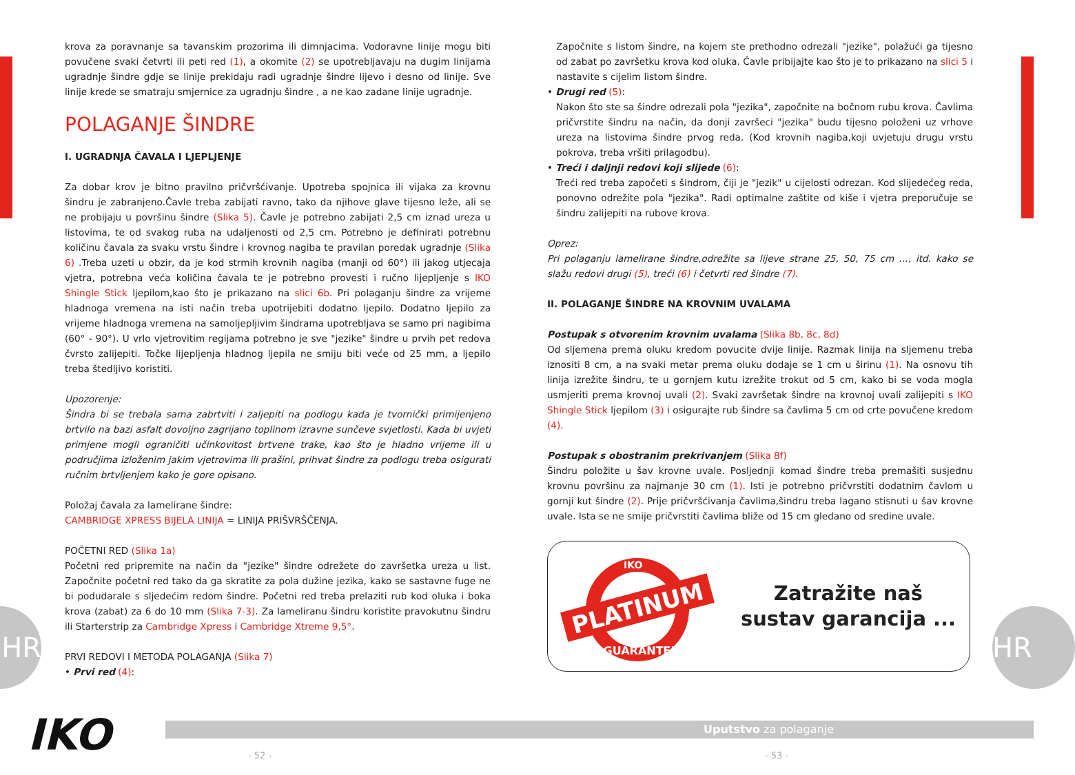krova za poravnanje sa tavanskim prozorima ili dimnjacima. Vodoravne linije mogu biti povučene svaki četvrti ili peti red (1), a okomite (2) se upotrebljavaju na dugim linijama ugradnje šindre gdje se linije prekidaju radi ugradnje šindre lijevo i desno od linije. Sve linije krede se smatraju smjernice za ugradnju šindre , a ne kao zadane linije ugradnje.
POLAGANJE ŠINDRE
I. UGRADNJA ČAVALA I LJEPLJENJE
Za dobar krov je bitno pravilno pričvršćivanje. Upotreba spojnica ili vijaka za krovnu šindru je zabranjeno.Čavle treba zabijati ravno, tako da njihove glave tijesno leže, ali se ne probijaju u površinu šindre (Slika 5). Čavle je potrebno zabijati 2,5 cm iznad ureza u listovima, te od svakog ruba na udaljenosti od 2,5 cm. Potrebno je definirati potrebnu količinu čavala za svaku vrstu šindre i krovnog nagiba te pravilan poredak ugradnje (Slika 6) .Treba uzeti u obzir, da je kod strmih krovnih nagiba (manji od 60°) ili jakog utjecaja vjetra, potrebna veća količina čavala te je potrebno provesti i ručno lijepljenje s IKO Shingle Stick ljepilom,kao što je prikazano na slici 6b. Pri polaganju šindre za vrijeme hladnoga vremena na isti način treba upotrijebiti dodatno ljepilo. Dodatno ljepilo za vrijeme hladnoga vremena na samoljepljivim šindrama upotrebljava se samo pri nagibima (60° - 90°). U vrlo vjetrovitim regijama potrebno je sve "jezike" šindre u prvih pet redova čvrsto zalijepiti. Točke lijepljenja hladnog ljepila ne smiju biti veće od 25 mm, a ljepilo treba štedljivo koristiti.
Upozorenje:
Šindra bi se trebala sama zabrtviti i zaljepiti na podlogu kada je tvornički primijenjeno brtvilo na bazi asfalt dovoljno zagrijano toplinom izravne sunčeve svjetlosti. Kada bi uvjeti primjene mogli ograničiti učinkovitost brtvene trake, kao što je hladno vrijeme ili u područjima izloženim jakim vjetrovima ili prašini, prihvat šindre za podlogu treba osigurati ručnim brtvljenjem kako je gore opisano.
Položaj čavala za lamelirane šindre:
CAMBRIDGE XPRESS BIJELA LINIJA = LINIJA PRIŠVRŠČENJA.
POČETNI RED (Slika 1a)
Početni red pripremite na način da "jezike" šindre odrežete do završetka ureza u list. Započnite početni red tako da ga skratite za pola dužine jezika, kako se sastavne fuge ne bi podudarale s sljedećim redom šindre. Početni red treba prelaziti rub kod oluka i boka krova (zabat) za 6 do 10 mm (Slika 7-3). Za lameliranu šindru koristite pravokutnu šindru ili Starterstrip za Cambridge Xpress i Cambridge Xtreme 9,5°.
PRVI REDOVI I METODA POLAGANJA (Slika 7)
• Prvi red (4):
Započnite s listom šindre, na kojem ste prethodno odrezali "jezike", polažući ga tijesno od zabat po završetku krova kod oluka. Čavle pribijajte kao što je to prikazano na slici 5 i nastavite s cijelim listom šindre.
• Drugi red (5):
Nakon što ste sa šindre odrezali pola "jezika", započnite na bočnom rubu krova. Čavlima pričvrstite šindru na način, da donji završeci "jezika" budu tijesno položeni uz vrhove ureza na listovima šindre prvog reda. (Kod krovnih nagiba,koji uvjetuju drugu vrstu pokrova, treba vršiti prilagodbu).
• Treći i daljnji redovi koji slijede (6):
Treći red treba započeti s šindrom, čiji je "jezik" u cijelosti odrezan. Kod slijedećeg reda, ponovno odrežite pola "jezika". Radi optimalne zaštite od kiše i vjetra preporučuje se šindru zalijepiti na rubove krova.
Oprez:
Pri polaganju lamelirane šindre,odrežite sa lijeve strane 25, 50, 75 cm …, itd. kako se slažu redovi drugi (5), treći (6) i četvrti red šindre (7).
II. POLAGANJE ŠINDRE NA KROVNIM UVALAMA
Postupak s otvorenim krovnim uvalama (Slika 8b, 8c, 8d)
Od sljemena prema oluku kredom povucite dvije linije. Razmak linija na sljemenu treba iznositi 8 cm, a na svaki metar prema oluku dodaje se 1 cm u širinu (1). Na osnovu tih linija izrežite šindru, te u gornjem kutu izrežite trokut od 5 cm, kako bi se voda mogla usmjeriti prema krovnoj uvali (2). Svaki završetak šindre na krovnoj uvali zalijepiti s IKO Shingle Stick ljepilom (3) i osigurajte rub šindre sa čavlima 5 cm od crte povučene kredom (4).
Postupak s obostranim prekrivanjem (Slika 8f)
Šindru položite u šav krovne uvale. Posljednji komad šindre treba premašiti susjednu krovnu površinu za najmanje 30 cm (1). Isti je potrebno pričvrstiti dodatnim čavlom u gornji kut šindre (2). Prije pričvršćivanja čavlima,šindru treba lagano stisnuti u šav krovne uvale. Ista se ne smije pričvrstiti čavlima bliže od 15 cm gledano od sredine uvale.
PLATINUM
GUARANTEE
IKO
Zatražite naš
sustav garancija ...
IKO Uputstvo za polaganje
- 52 - - 53 -
HR HR